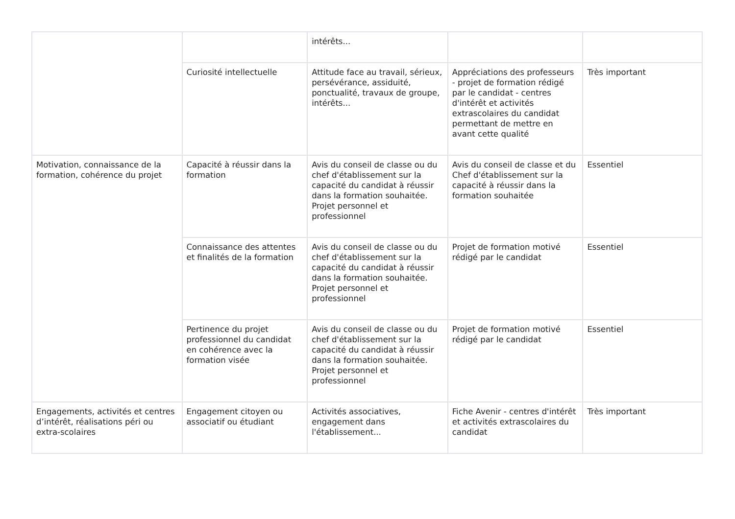| | | intérêts... | | |
| | Curiosité intellectuelle | Attitude face au travail, sérieux, persévérance, assiduité, ponctualité, travaux de groupe, intérêts... | Appréciations des professeurs - projet de formation rédigé par le candidat - centres d'intérêt et activités extrascolaires du candidat permettant de mettre en avant cette qualité | Très important |
| Motivation, connaissance de la formation, cohérence du projet | Capacité à réussir dans la formation | Avis du conseil de classe ou du chef d'établissement sur la capacité du candidat à réussir dans la formation souhaitée. Projet personnel et professionnel | Avis du conseil de classe et du Chef d'établissement sur la capacité à réussir dans la formation souhaitée | Essentiel |
| | Connaissance des attentes et finalités de la formation | Avis du conseil de classe ou du chef d'établissement sur la capacité du candidat à réussir dans la formation souhaitée. Projet personnel et professionnel | Projet de formation motivé rédigé par le candidat | Essentiel |
| | Pertinence du projet professionnel du candidat en cohérence avec la formation visée | Avis du conseil de classe ou du chef d'établissement sur la capacité du candidat à réussir dans la formation souhaitée. Projet personnel et professionnel | Projet de formation motivé rédigé par le candidat | Essentiel |
| Engagements, activités et centres d’intérêt, réalisations péri ou extra-scolaires | Engagement citoyen ou associatif ou étudiant | Activités associatives, engagement dans l'établissement... | Fiche Avenir - centres d'intérêt et activités extrascolaires du candidat | Très important |